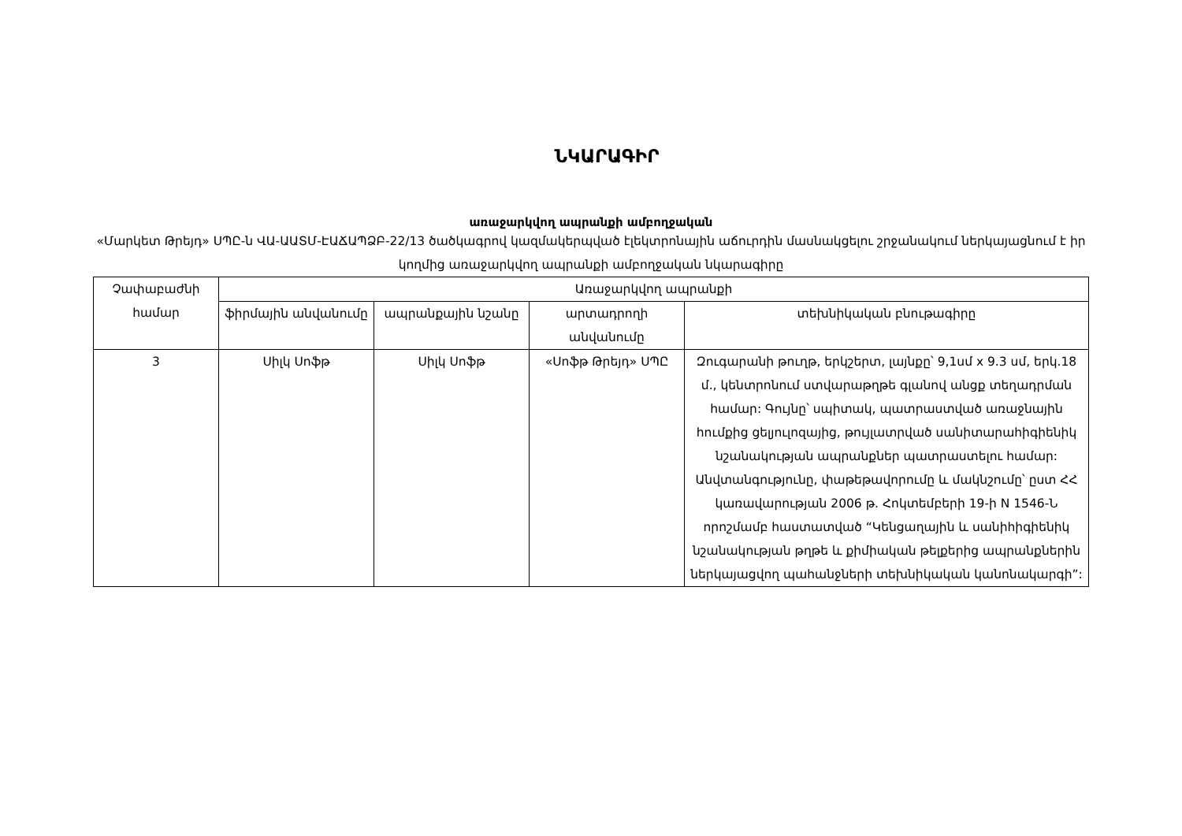ՆԿԱՐԱԳԻՐ
առաջարկվող ապրանքի ամբողջական
«Մարկետ Թրեյդ» ՍՊԸ-ն ՎԱ-ԱԱՏՄ-ԷԱՃԱՊՁԲ-22/13 ծածկագրով կազմակերպված էլեկտրոնային աճուրդին մասնակցելու շրջանակում ներկայացնում է իր կողմից առաջարկվող ապրանքի ամբողջական նկարագիրը
| Չափաբաժնի համար | Առաջարկվող ապրանքի | | | |
| --- | --- | --- | --- | --- |
| | ֆիրմային անվանումը | ապրանքային նշանը | արտադրողի անվանումը | տեխնիկական բնութագիրը |
| 3 | Սիլկ Սոֆթ | Սիլկ Սոֆթ | «Սոֆթ Թրեյդ» ՍՊԸ | Զուգարանի թուղթ, երկշերտ, լայնքը՝ 9,1սմ x 9.3 սմ, երկ.18 մ., կենտրոնում ստվարաթղթե գլանով անցք տեղադրման համար: Գույնը՝ սպիտակ, պատրաստված առաջնային հումքից ցելյուլոզայից, թույլատրված սանիտարահիգիենիկ նշանակության ապրանքներ պատրաստելու համար: Անվտանգությունը, փաթեթավորումը և մակնշումը՝ ըստ ՀՀ կառավարության 2006 թ. Հոկտեմբերի 19-ի N 1546-Ն որոշմամբ հաստատված “Կենցաղային և սանիհիգիենիկ նշանակության թղթե և քիմիական թելքերից ապրանքներին ներկայացվող պահանջների տեխնիկական կանոնակարգի”: |